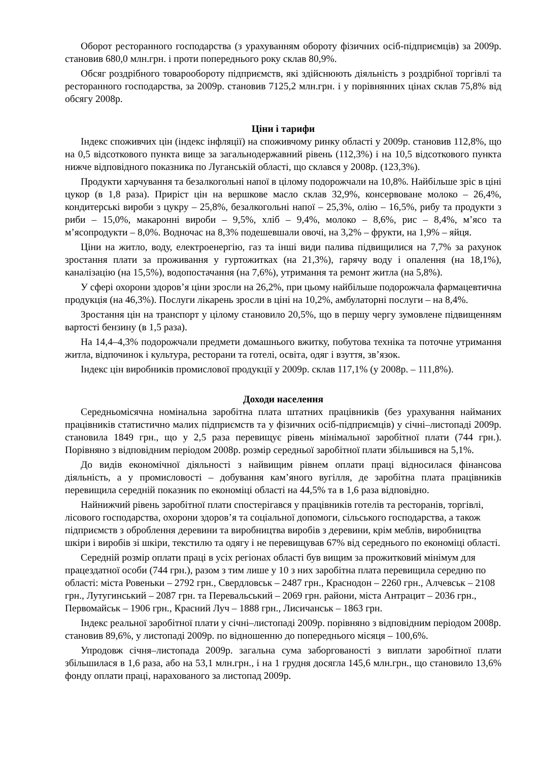Оборот ресторанного господарства (з урахуванням обороту фізичних осіб-підприємців) за 2009р. становив 680,0 млн.грн. і проти попереднього року склав 80,9%.
Обсяг роздрібного товарообороту підприємств, які здійснюють діяльність з роздрібної торгівлі та ресторанного господарства, за 2009р. становив 7125,2 млн.грн. і у порівнянних цінах склав 75,8% від обсягу 2008р.
Ціни і тарифи
Індекс споживчих цін (індекс інфляції) на споживчому ринку області у 2009р. становив 112,8%, що на 0,5 відсоткового пункта вище за загальнодержавний рівень (112,3%) і на 10,5 відсоткового пункта нижче відповідного показника по Луганській області, що склався у 2008р. (123,3%).
Продукти харчування та безалкогольні напої в цілому подорожчали на 10,8%. Найбільше зріс в ціні цукор (в 1,8 раза). Приріст цін на вершкове масло склав 32,9%, консервоване молоко – 26,4%, кондитерські вироби з цукру – 25,8%, безалкогольні напої – 25,3%, олію – 16,5%, рибу та продукти з риби – 15,0%, макаронні вироби – 9,5%, хліб – 9,4%, молоко – 8,6%, рис – 8,4%, м’ясо та м’ясопродукти – 8,0%. Водночас на 8,3% подешевшали овочі, на 3,2% – фрукти, на 1,9% – яйця.
Ціни на житло, воду, електроенергію, газ та інші види палива підвищилися на 7,7% за рахунок зростання плати за проживання у гуртожитках (на 21,3%), гарячу воду і опалення (на 18,1%), каналізацію (на 15,5%), водопостачання (на 7,6%), утримання та ремонт житла (на 5,8%).
У сфері охорони здоров’я ціни зросли на 26,2%, при цьому найбільше подорожчала фармацевтична продукція (на 46,3%). Послуги лікарень зросли в ціні на 10,2%, амбулаторні послуги – на 8,4%.
Зростання цін на транспорт у цілому становило 20,5%, що в першу чергу зумовлене підвищенням вартості бензину (в 1,5 раза).
На 14,4–4,3% подорожчали предмети домашнього вжитку, побутова техніка та поточне утримання житла, відпочинок і культура, ресторани та готелі, освіта, одяг і взуття, зв’язок.
Індекс цін виробників промислової продукції у 2009р. склав 117,1% (у 2008р. – 111,8%).
Доходи населення
Середньомісячна номінальна заробітна плата штатних працівників (без урахування найманих працівників статистично малих підприємств та у фізичних осіб-підприємців) у січні–листопаді 2009р. становила 1849 грн., що у 2,5 раза перевищує рівень мінімальної заробітної плати (744 грн.). Порівняно з відповідним періодом 2008р. розмір середньої заробітної плати збільшився на 5,1%.
До видів економічної діяльності з найвищим рівнем оплати праці відносилася фінансова діяльність, а у промисловості – добування кам’яного вугілля, де заробітна плата працівників перевищила середній показник по економіці області на 44,5% та в 1,6 раза відповідно.
Найнижчий рівень заробітної плати спостерігався у працівників готелів та ресторанів, торгівлі, лісового господарства, охорони здоров’я та соціальної допомоги, сільського господарства, а також підприємств з оброблення деревини та виробництва виробів з деревини, крім меблів, виробництва шкіри і виробів зі шкіри, текстилю та одягу і не перевищував 67% від середнього по економіці області.
Середній розмір оплати праці в усіх регіонах області був вищим за прожитковий мінімум для працездатної особи (744 грн.), разом з тим лише у 10 з них заробітна плата перевищила середню по області: міста Ровеньки – 2792 грн., Свердловськ – 2487 грн., Краснодон – 2260 грн., Алчевськ – 2108 грн., Лутугинський – 2087 грн. та Перевальський – 2069 грн. райони, міста Антрацит – 2036 грн., Первомайськ – 1906 грн., Красний Луч – 1888 грн., Лисичанськ – 1863 грн.
Індекс реальної заробітної плати у січні–листопаді 2009р. порівняно з відповідним періодом 2008р. становив 89,6%, у листопаді 2009р. по відношенню до попереднього місяця – 100,6%.
Упродовж січня–листопада 2009р. загальна сума заборгованості з виплати заробітної плати збільшилася в 1,6 раза, або на 53,1 млн.грн., і на 1 грудня досягла 145,6 млн.грн., що становило 13,6% фонду оплати праці, нарахованого за листопад 2009р.